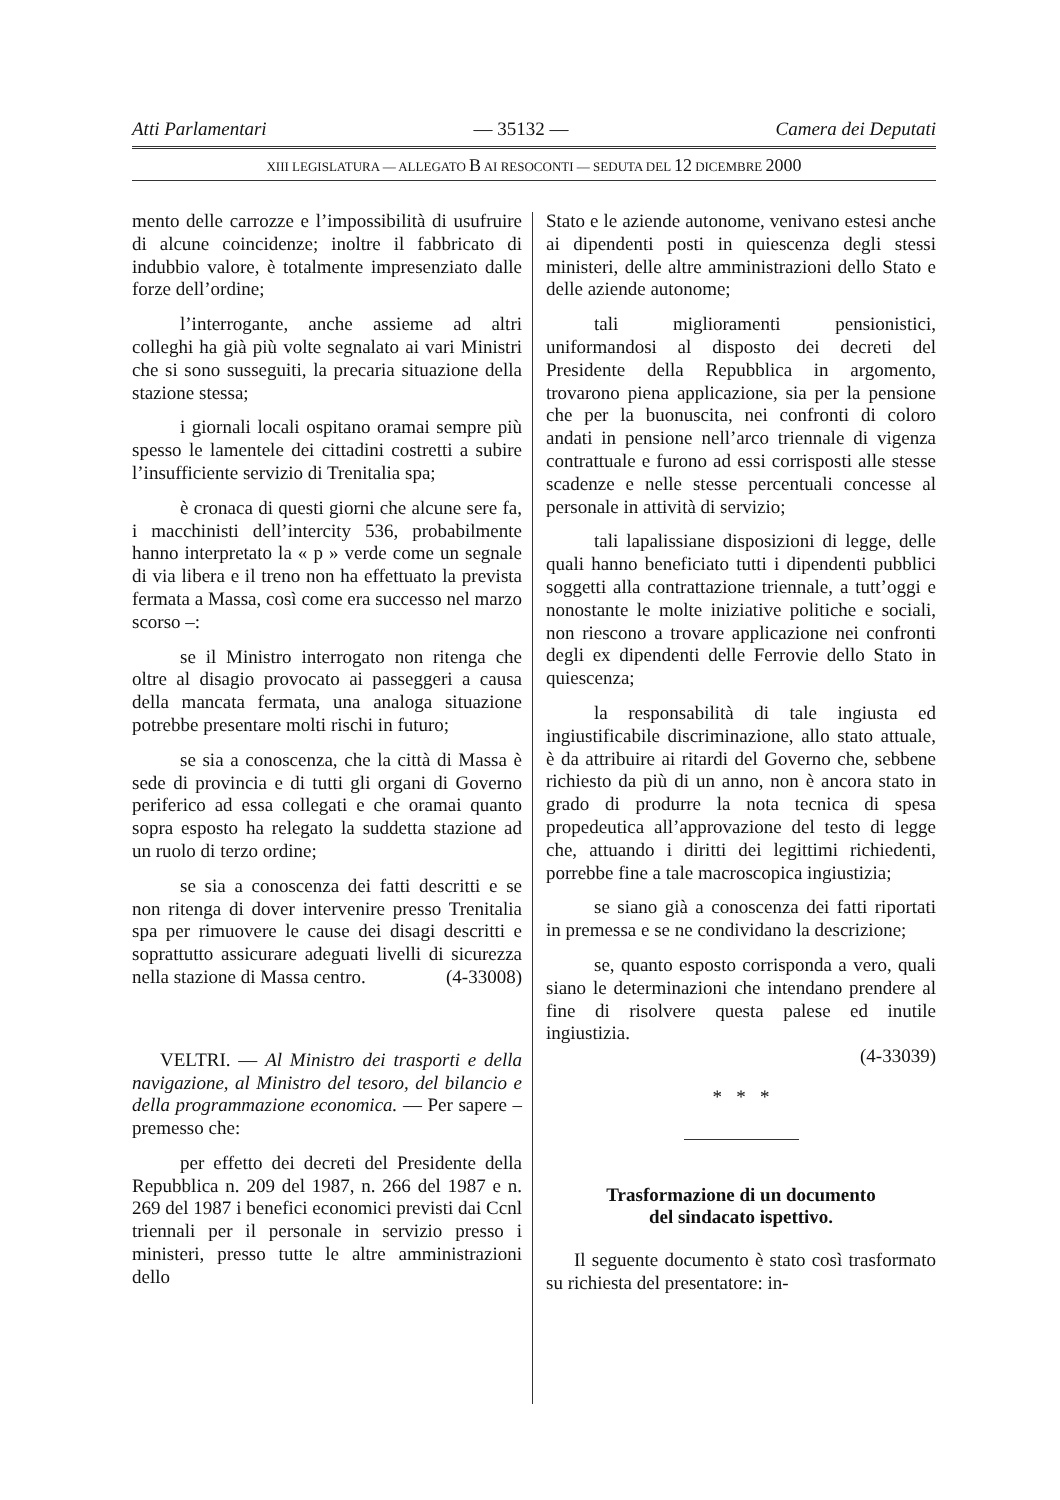Atti Parlamentari — 35132 — Camera dei Deputati
XIII LEGISLATURA — ALLEGATO B AI RESOCONTI — SEDUTA DEL 12 DICEMBRE 2000
mento delle carrozze e l’impossibilità di usufruire di alcune coincidenze; inoltre il fabbricato di indubbio valore, è totalmente impresenziato dalle forze dell’ordine;
l’interrogante, anche assieme ad altri colleghi ha già più volte segnalato ai vari Ministri che si sono susseguiti, la precaria situazione della stazione stessa;
i giornali locali ospitano oramai sempre più spesso le lamentele dei cittadini costretti a subire l’insufficiente servizio di Trenitalia spa;
è cronaca di questi giorni che alcune sere fa, i macchinisti dell’intercity 536, probabilmente hanno interpretato la « p » verde come un segnale di via libera e il treno non ha effettuato la prevista fermata a Massa, così come era successo nel marzo scorso –:
se il Ministro interrogato non ritenga che oltre al disagio provocato ai passeggeri a causa della mancata fermata, una analoga situazione potrebbe presentare molti rischi in futuro;
se sia a conoscenza, che la città di Massa è sede di provincia e di tutti gli organi di Governo periferico ad essa collegati e che oramai quanto sopra esposto ha relegato la suddetta stazione ad un ruolo di terzo ordine;
se sia a conoscenza dei fatti descritti e se non ritenga di dover intervenire presso Trenitalia spa per rimuovere le cause dei disagi descritti e soprattutto assicurare adeguati livelli di sicurezza nella stazione di Massa centro. (4-33008)
VELTRI. — Al Ministro dei trasporti e della navigazione, al Ministro del tesoro, del bilancio e della programmazione economica. — Per sapere – premesso che:
per effetto dei decreti del Presidente della Repubblica n. 209 del 1987, n. 266 del 1987 e n. 269 del 1987 i benefici economici previsti dai Ccnl triennali per il personale in servizio presso i ministeri, presso tutte le altre amministrazioni dello
Stato e le aziende autonome, venivano estesi anche ai dipendenti posti in quiescenza degli stessi ministeri, delle altre amministrazioni dello Stato e delle aziende autonome;
tali miglioramenti pensionistici, uniformandosi al disposto dei decreti del Presidente della Repubblica in argomento, trovarono piena applicazione, sia per la pensione che per la buonuscita, nei confronti di coloro andati in pensione nell’arco triennale di vigenza contrattuale e furono ad essi corrisposti alle stesse scadenze e nelle stesse percentuali concesse al personale in attività di servizio;
tali lapalissiane disposizioni di legge, delle quali hanno beneficiato tutti i dipendenti pubblici soggetti alla contrattazione triennale, a tutt’oggi e nonostante le molte iniziative politiche e sociali, non riescono a trovare applicazione nei confronti degli ex dipendenti delle Ferrovie dello Stato in quiescenza;
la responsabilità di tale ingiusta ed ingiustificabile discriminazione, allo stato attuale, è da attribuire ai ritardi del Governo che, sebbene richiesto da più di un anno, non è ancora stato in grado di produrre la nota tecnica di spesa propedeutica all’approvazione del testo di legge che, attuando i diritti dei legittimi richiedenti, porrebbe fine a tale macroscopica ingiustizia;
se siano già a conoscenza dei fatti riportati in premessa e se ne condividano la descrizione;
se, quanto esposto corrisponda a vero, quali siano le determinazioni che intendano prendere al fine di risolvere questa palese ed inutile ingiustizia.
(4-33039)
* * *
Trasformazione di un documento
del sindacato ispettivo.
Il seguente documento è stato così trasformato su richiesta del presentatore: in-